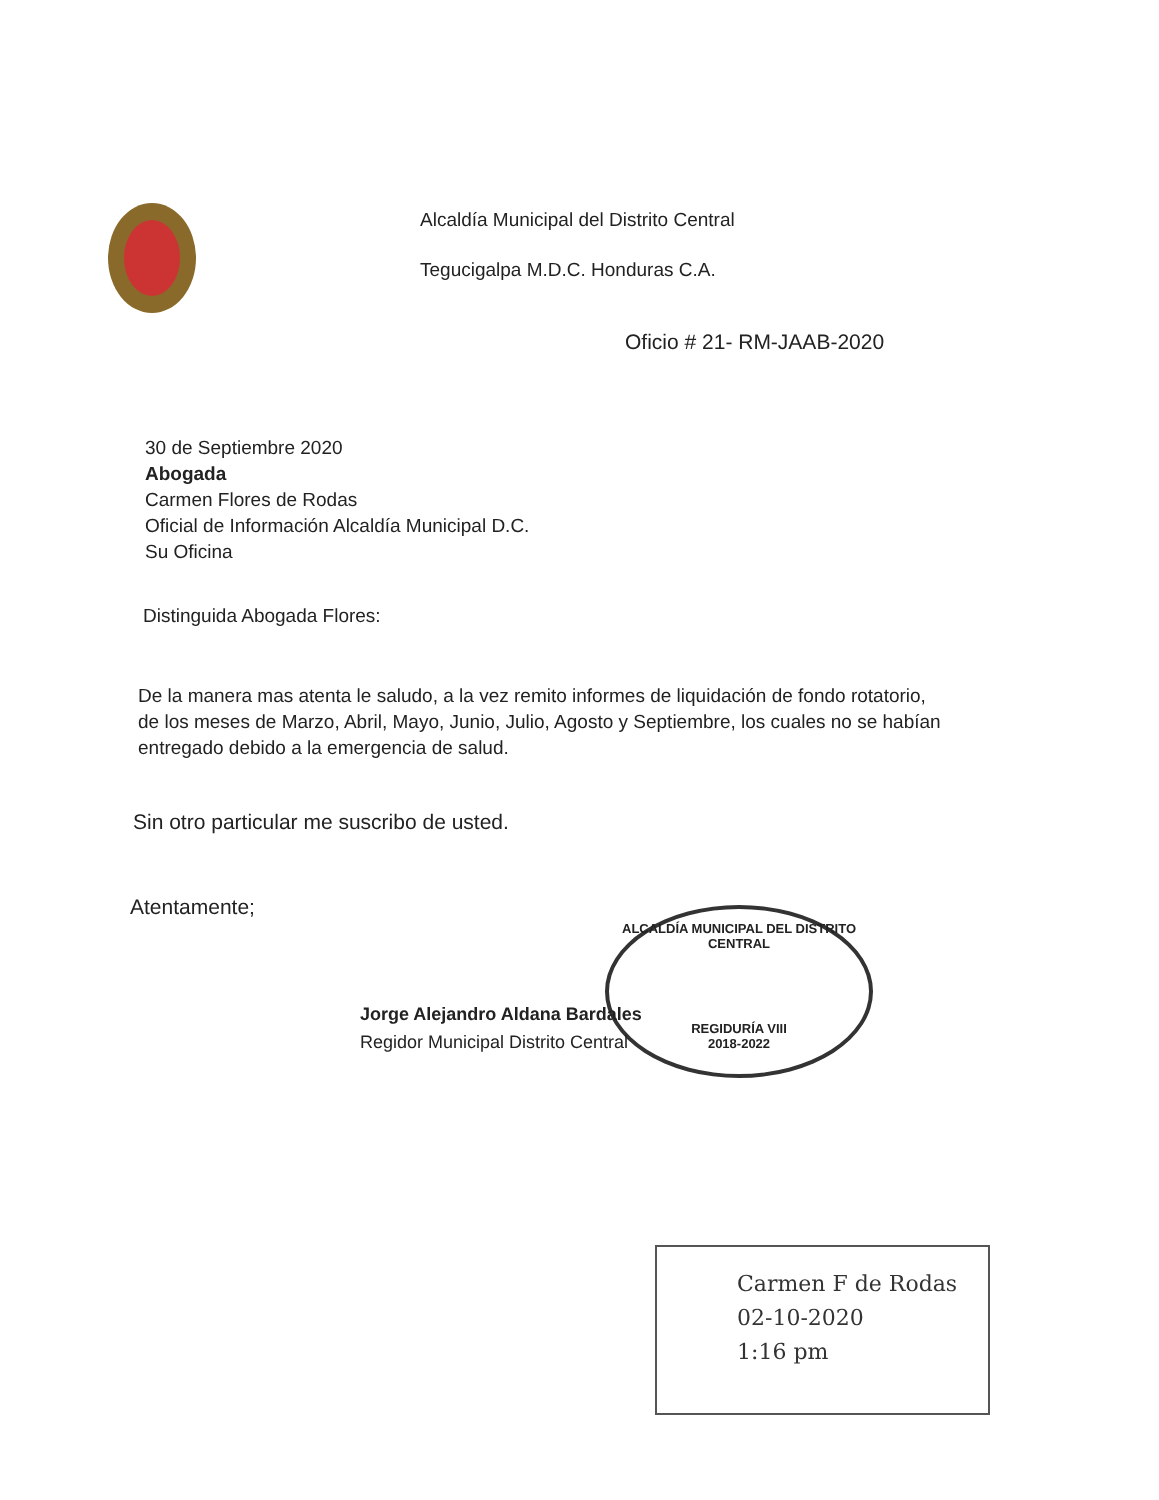Alcaldía Municipal del Distrito Central
Tegucigalpa M.D.C. Honduras C.A.
Oficio # 21- RM-JAAB-2020
30 de Septiembre 2020
Abogada
Carmen Flores de Rodas
Oficial de Información Alcaldía Municipal D.C.
Su Oficina
Distinguida Abogada Flores:
De la manera mas atenta le saludo, a la vez remito informes de liquidación de fondo rotatorio, de los meses de Marzo, Abril, Mayo, Junio, Julio, Agosto y Septiembre, los cuales no se habían entregado debido a la emergencia de salud.
Sin otro particular me suscribo de usted.
Atentamente;
ALCALDÍA MUNICIPAL DEL DISTRITO CENTRAL
REGIDURÍA VIII
2018-2022
Jorge Alejandro Aldana Bardales
Regidor Municipal Distrito Central
Carmen F de Rodas
02-10-2020
1:16 pm